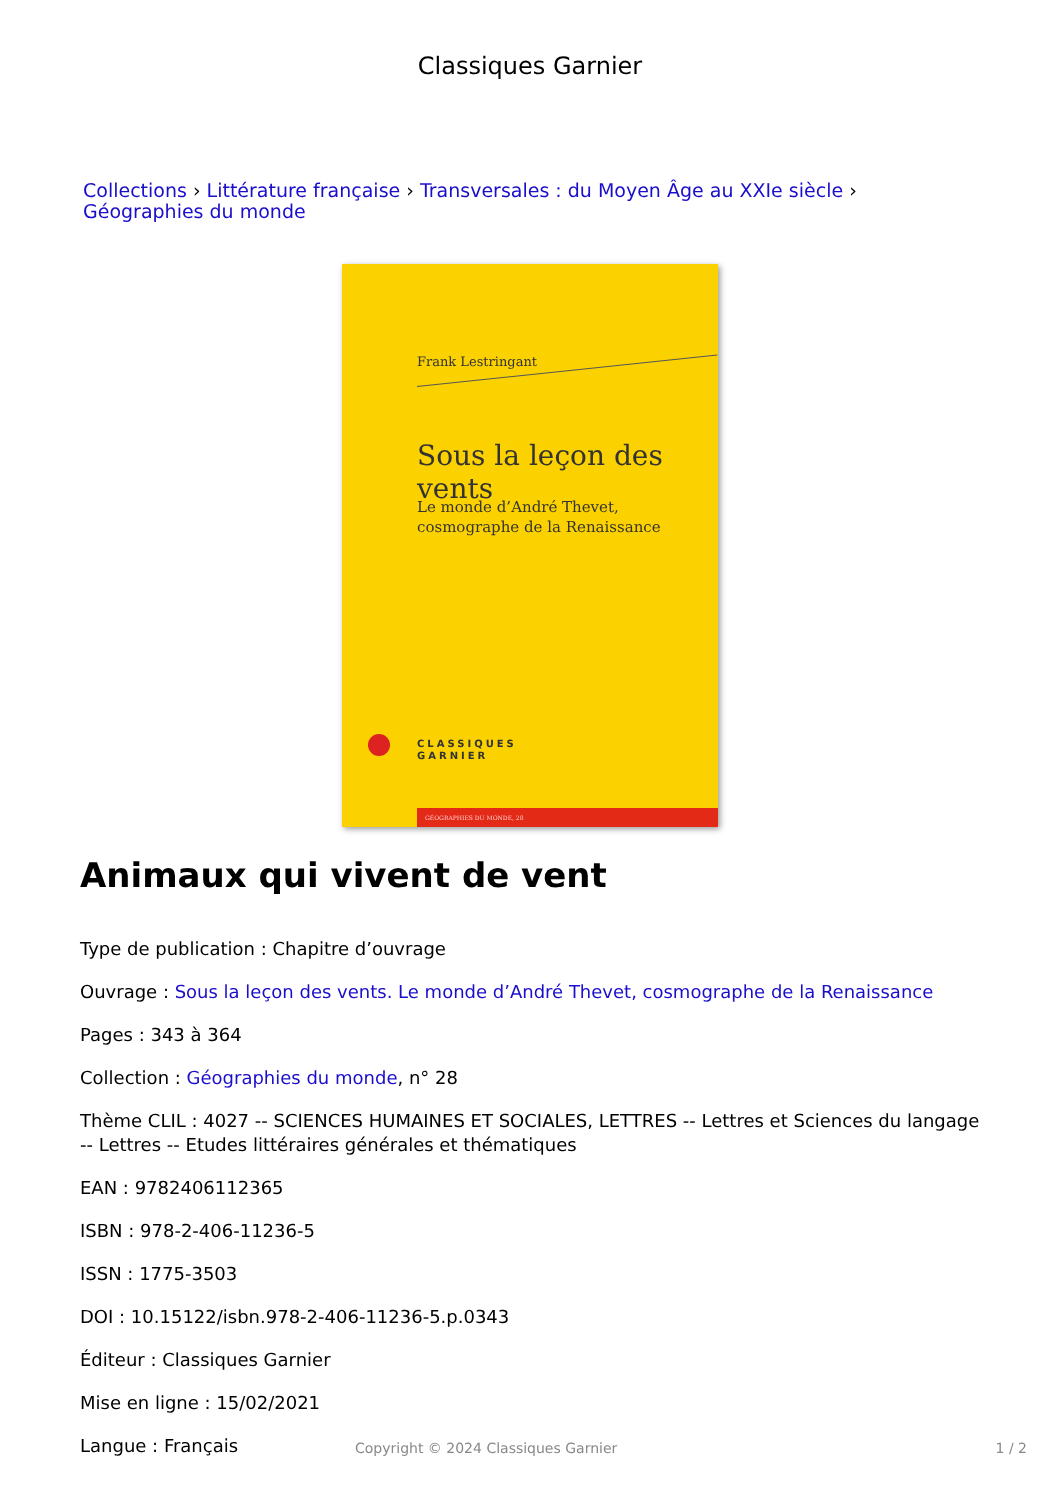Classiques Garnier
Collections › Littérature française › Transversales : du Moyen Âge au XXIe siècle ›
Géographies du monde
Frank Lestringant
Sous la leçon des vents
Le monde d’André Thevet,
cosmographe de la Renaissance
CLASSIQUES
GARNIER
GÉOGRAPHIES DU MONDE, 28
Animaux qui vivent de vent
Type de publication : Chapitre d’ouvrage
Ouvrage : Sous la leçon des vents. Le monde d’André Thevet, cosmographe de la Renaissance
Pages : 343 à 364
Collection : Géographies du monde, n° 28
Thème CLIL : 4027 -- SCIENCES HUMAINES ET SOCIALES, LETTRES -- Lettres et Sciences du langage -- Lettres -- Etudes littéraires générales et thématiques
EAN : 9782406112365
ISBN : 978-2-406-11236-5
ISSN : 1775-3503
DOI : 10.15122/isbn.978-2-406-11236-5.p.0343
Éditeur : Classiques Garnier
Mise en ligne : 15/02/2021
Langue : Français
Copyright © 2024 Classiques Garnier 1 / 2